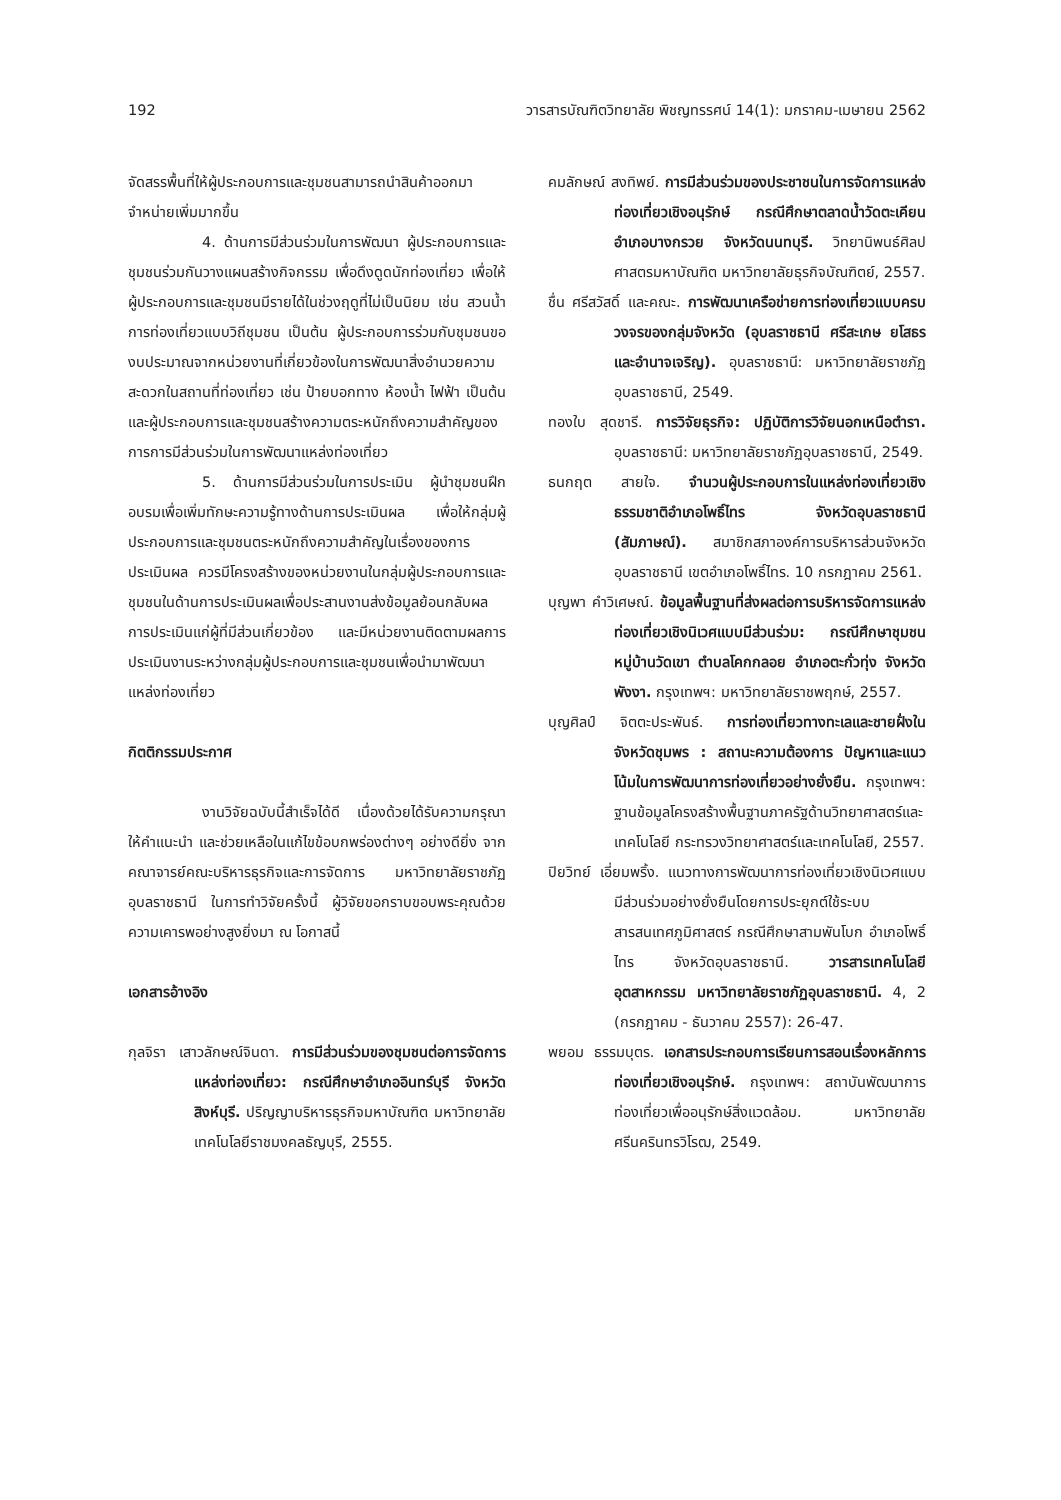192 วารสารบัณฑิตวิทยาลัย พิชญทรรศน์ 14(1): มกราคม-เมษายน 2562
จัดสรรพื้นที่ให้ผู้ประกอบการและชุมชนสามารถนำสินค้าออกมาจำหน่ายเพิ่มมากขึ้น
4. ด้านการมีส่วนร่วมในการพัฒนา ผู้ประกอบการและชุมชนร่วมกันวางแผนสร้างกิจกรรม เพื่อดึงดูดนักท่องเที่ยว เพื่อให้ผู้ประกอบการและชุมชนมีรายได้ในช่วงฤดูที่ไม่เป็นนิยม เช่น สวนน้ำ การท่องเที่ยวแบบวิถีชุมชน เป็นต้น ผู้ประกอบการร่วมกับชุมชนของบประมาณจากหน่วยงานที่เกี่ยวข้องในการพัฒนาสิ่งอำนวยความสะดวกในสถานที่ท่องเที่ยว เช่น ป้ายบอกทาง ห้องน้ำ ไฟฟ้า เป็นต้น และผู้ประกอบการและชุมชนสร้างความตระหนักถึงความสำคัญของการการมีส่วนร่วมในการพัฒนาแหล่งท่องเที่ยว
5. ด้านการมีส่วนร่วมในการประเมิน ผู้นำชุมชนฝึกอบรมเพื่อเพิ่มทักษะความรู้ทางด้านการประเมินผล เพื่อให้กลุ่มผู้ประกอบการและชุมชนตระหนักถึงความสำคัญในเรื่องของการประเมินผล ควรมีโครงสร้างของหน่วยงานในกลุ่มผู้ประกอบการและชุมชนในด้านการประเมินผลเพื่อประสานงานส่งข้อมูลย้อนกลับผลการประเมินแก่ผู้ที่มีส่วนเกี่ยวข้อง และมีหน่วยงานติดตามผลการประเมินงานระหว่างกลุ่มผู้ประกอบการและชุมชนเพื่อนำมาพัฒนาแหล่งท่องเที่ยว
กิตติกรรมประกาศ
งานวิจัยฉบับนี้สำเร็จได้ดี เนื่องด้วยได้รับความกรุณาให้คำแนะนำ และช่วยเหลือในแก้ไขข้อบกพร่องต่างๆ อย่างดียิ่ง จากคณาจารย์คณะบริหารธุรกิจและการจัดการ มหาวิทยาลัยราชภัฏอุบลราชธานี ในการทำวิจัยครั้งนี้ ผู้วิจัยขอกราบขอบพระคุณด้วยความเคารพอย่างสูงยิ่งมา ณ โอกาสนี้
เอกสารอ้างอิง
กุลจิรา เสาวลักษณ์จินดา. การมีส่วนร่วมของชุมชนต่อการจัดการแหล่งท่องเที่ยว: กรณีศึกษาอำเภออินทร์บุรี จังหวัดสิงห์บุรี. ปริญญาบริหารธุรกิจมหาบัณฑิต มหาวิทยาลัยเทคโนโลยีราชมงคลธัญบุรี, 2555.
คมลักษณ์ สงทิพย์. การมีส่วนร่วมของประชาชนในการจัดการแหล่งท่องเที่ยวเชิงอนุรักษ์ กรณีศึกษาตลาดน้ำวัดตะเคียน อำเภอบางกรวย จังหวัดนนทบุรี. วิทยานิพนธ์ศิลปศาสตรมหาบัณฑิต มหาวิทยาลัยธุรกิจบัณฑิตย์, 2557.
ชื่น ศรีสวัสดิ์ และคณะ. การพัฒนาเครือข่ายการท่องเที่ยวแบบครบวงจรของกลุ่มจังหวัด (อุบลราชธานี ศรีสะเกษ ยโสธร และอำนาจเจริญ). อุบลราชธานี: มหาวิทยาลัยราชภัฏอุบลราชธานี, 2549.
ทองใบ สุดชารี. การวิจัยธุรกิจ: ปฏิบัติการวิจัยนอกเหนือตำรา. อุบลราชธานี: มหาวิทยาลัยราชภัฏอุบลราชธานี, 2549.
ธนกฤต สายใจ. จำนวนผู้ประกอบการในแหล่งท่องเที่ยวเชิงธรรมชาติอำเภอโพธิ์ไทร จังหวัดอุบลราชธานี (สัมภาษณ์). สมาชิกสภาองค์การบริหารส่วนจังหวัดอุบลราชธานี เขตอำเภอโพธิ์ไทร. 10 กรกฎาคม 2561.
บุญพา คำวิเศษณ์. ข้อมูลพื้นฐานที่ส่งผลต่อการบริหารจัดการแหล่งท่องเที่ยวเชิงนิเวศแบบมีส่วนร่วม: กรณีศึกษาชุมชนหมู่บ้านวัดเขา ตำบลโคกกลอย อำเภอตะกั่วทุ่ง จังหวัดพังงา. กรุงเทพฯ: มหาวิทยาลัยราชพฤกษ์, 2557.
บุญศิลป์ จิตตะประพันธ์. การท่องเที่ยวทางทะเลและชายฝั่งในจังหวัดชุมพร : สถานะความต้องการ ปัญหาและแนวโน้มในการพัฒนาการท่องเที่ยวอย่างยั่งยืน. กรุงเทพฯ: ฐานข้อมูลโครงสร้างพื้นฐานภาครัฐด้านวิทยาศาสตร์และเทคโนโลยี กระทรวงวิทยาศาสตร์และเทคโนโลยี, 2557.
ปิยวิทย์ เอี่ยมพริ้ง. แนวทางการพัฒนาการท่องเที่ยวเชิงนิเวศแบบมีส่วนร่วมอย่างยั่งยืนโดยการประยุกต์ใช้ระบบสารสนเทศภูมิศาสตร์ กรณีศึกษาสามพันโบก อำเภอโพธิ์ไทร จังหวัดอุบลราชธานี. วารสารเทคโนโลยีอุตสาหกรรม มหาวิทยาลัยราชภัฏอุบลราชธานี. 4, 2 (กรกฎาคม - ธันวาคม 2557): 26-47.
พยอม ธรรมบุตร. เอกสารประกอบการเรียนการสอนเรื่องหลักการท่องเที่ยวเชิงอนุรักษ์. กรุงเทพฯ: สถาบันพัฒนาการท่องเที่ยวเพื่ออนุรักษ์สิ่งแวดล้อม. มหาวิทยาลัยศรีนครินทรวิโรฒ, 2549.